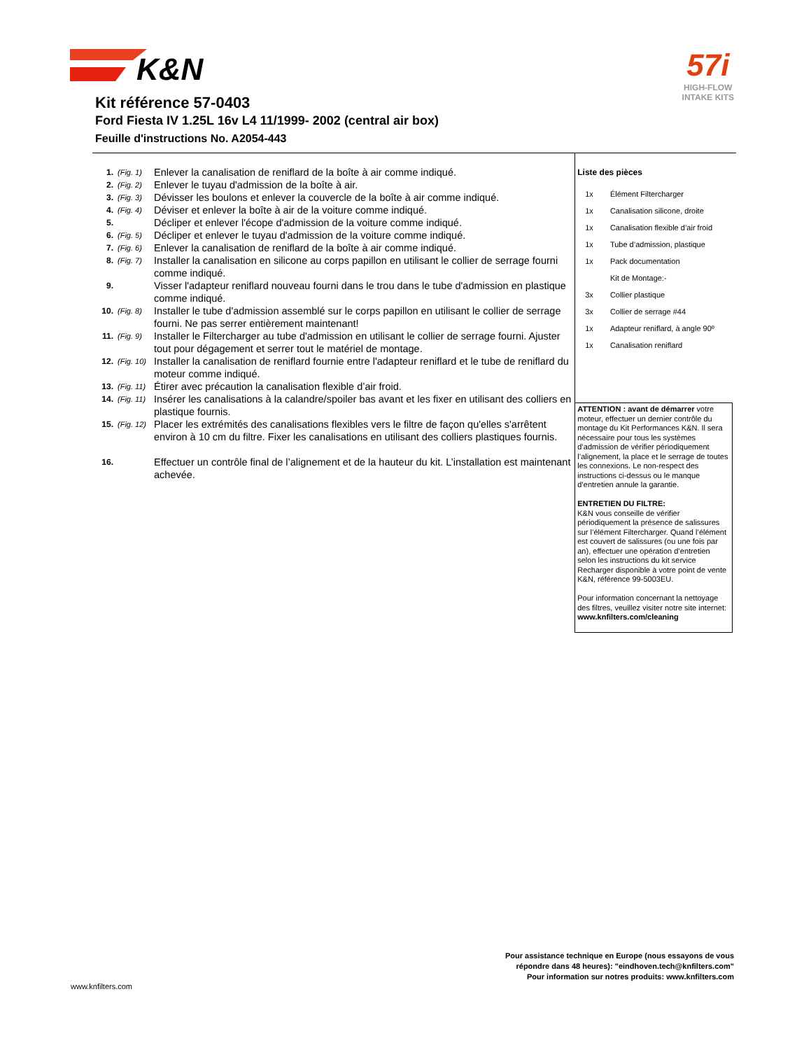K&N
57i
HIGH-FLOW
INTAKE KITS
Kit référence 57-0403
Ford Fiesta IV 1.25L 16v L4 11/1999- 2002 (central air box)
Feuille d'instructions No. A2054-443
1. (Fig. 1) Enlever la canalisation de reniflard de la boîte à air comme indiqué.
2. (Fig. 2) Enlever le tuyau d'admission de la boîte à air.
3. (Fig. 3) Dévisser les boulons et enlever la couvercle de la boîte à air comme indiqué.
4. (Fig. 4) Déviser et enlever la boîte à air de la voiture comme indiqué.
5. Décliper et enlever l'écope d'admission de la voiture comme indiqué.
6. (Fig. 5) Décliper et enlever le tuyau d'admission de la voiture comme indiqué.
7. (Fig. 6) Enlever la canalisation de reniflard de la boîte à air comme indiqué.
8. (Fig. 7) Installer la canalisation en silicone au corps papillon en utilisant le collier de serrage fourni comme indiqué.
9. Visser l'adapteur reniflard nouveau fourni dans le trou dans le tube d'admission en plastique comme indiqué.
10. (Fig. 8) Installer le tube d'admission assemblé sur le corps papillon en utilisant le collier de serrage fourni. Ne pas serrer entièrement maintenant!
11. (Fig. 9) Installer le Filtercharger au tube d'admission en utilisant le collier de serrage fourni. Ajuster tout pour dégagement et serrer tout le matériel de montage.
12. (Fig. 10) Installer la canalisation de reniflard fournie entre l'adapteur reniflard et le tube de reniflard du moteur comme indiqué.
13. (Fig. 11) Étirer avec précaution la canalisation flexible d’air froid.
14. (Fig. 11) Insérer les canalisations à la calandre/spoiler bas avant et les fixer en utilisant des colliers en plastique fournis.
15. (Fig. 12) Placer les extrémités des canalisations flexibles vers le filtre de façon qu'elles s'arrêtent environ à 10 cm du filtre. Fixer les canalisations en utilisant des colliers plastiques fournis.
16. Effectuer un contrôle final de l’alignement et de la hauteur du kit. L’installation est maintenant achevée.
Liste des pièces
| 1x | Élément Filtercharger |
| 1x | Canalisation silicone, droite |
| 1x | Canalisation flexible d’air froid |
| 1x | Tube d’admission, plastique |
| 1x | Pack documentation |
| | Kit de Montage:- |
| 3x | Collier plastique |
| 3x | Collier de serrage #44 |
| 1x | Adapteur reniflard, à angle 90º |
| 1x | Canalisation reniflard |
ATTENTION : avant de démarrer votre moteur, effectuer un dernier contrôle du montage du Kit Performances K&N. Il sera nécessaire pour tous les systèmes d’admission de vérifier périodiquement l’alignement, la place et le serrage de toutes les connexions. Le non-respect des instructions ci-dessus ou le manque d’entretien annule la garantie.
ENTRETIEN DU FILTRE:
K&N vous conseille de vérifier périodiquement la présence de salissures sur l’élément Filtercharger. Quand l’élément est couvert de salissures (ou une fois par an), effectuer une opération d’entretien selon les instructions du kit service Recharger disponible à votre point de vente K&N, référence 99-5003EU.
Pour information concernant la nettoyage des filtres, veuillez visiter notre site internet:
www.knfilters.com/cleaning
Pour assistance technique en Europe (nous essayons de vous
répondre dans 48 heures): "eindhoven.tech@knfilters.com"
Pour information sur notres produits: www.knfilters.com
www.knfilters.com